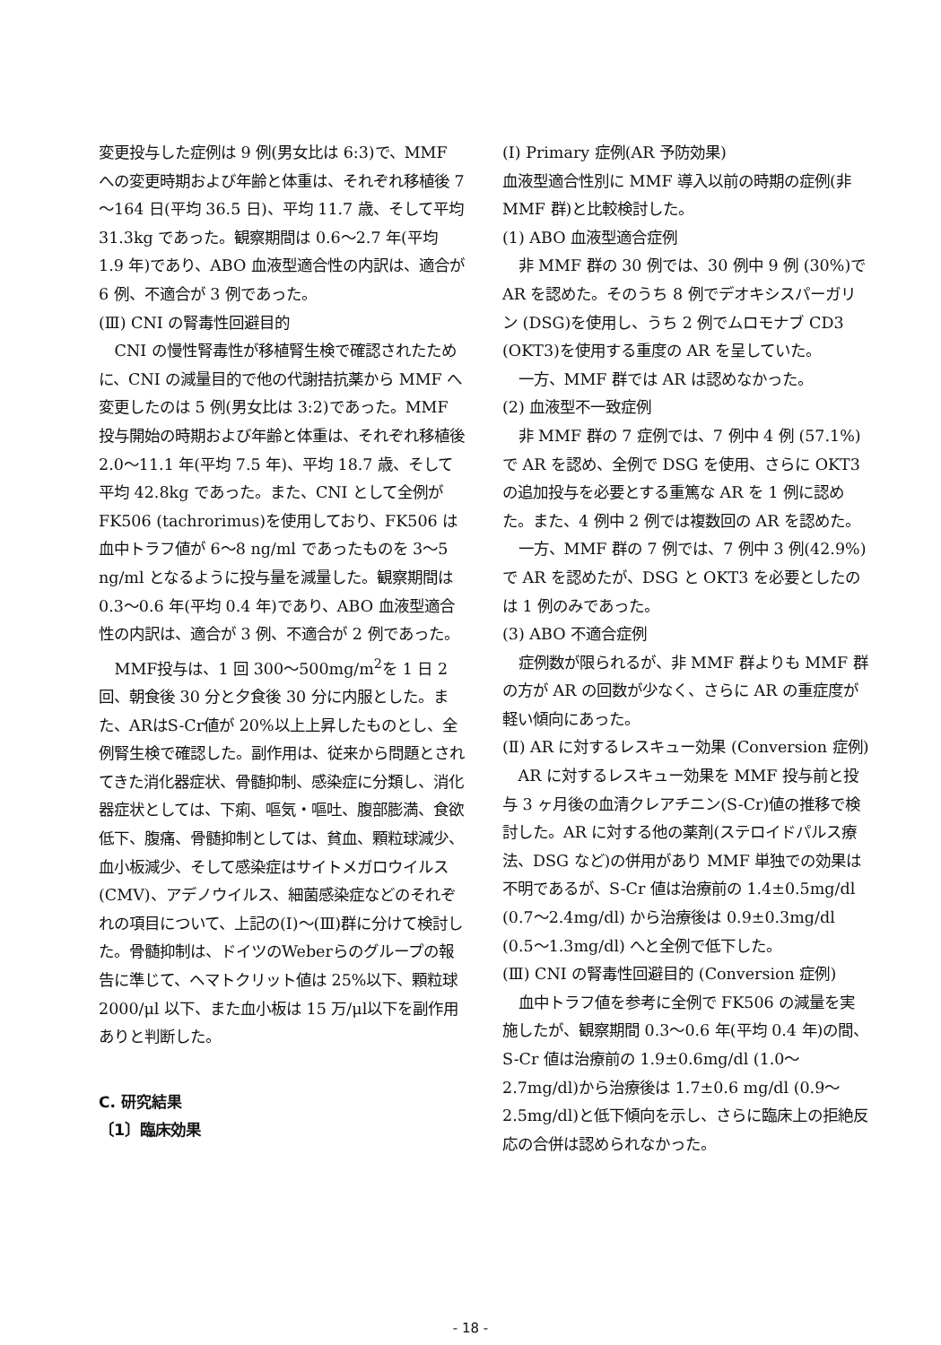変更投与した症例は 9 例(男女比は 6:3)で、MMF への変更時期および年齢と体重は、それぞれ移植後 7～164 日(平均 36.5 日)、平均 11.7 歳、そして平均 31.3kg であった。観察期間は 0.6～2.7 年(平均 1.9 年)であり、ABO 血液型適合性の内訳は、適合が 6 例、不適合が 3 例であった。
(Ⅲ) CNI の腎毒性回避目的
CNI の慢性腎毒性が移植腎生検で確認されたために、CNI の減量目的で他の代謝拮抗薬から MMF へ変更したのは 5 例(男女比は 3:2)であった。MMF 投与開始の時期および年齢と体重は、それぞれ移植後 2.0～11.1 年(平均 7.5 年)、平均 18.7 歳、そして平均 42.8kg であった。また、CNI として全例が FK506 (tachrorimus)を使用しており、FK506 は血中トラフ値が 6～8 ng/ml であったものを 3～5 ng/ml となるように投与量を減量した。観察期間は 0.3～0.6 年(平均 0.4 年)であり、ABO 血液型適合性の内訳は、適合が 3 例、不適合が 2 例であった。
MMF投与は、1 回 300～500mg/m<sup>2</sup>を 1 日 2 回、朝食後 30 分と夕食後 30 分に内服とした。また、ARはS-Cr値が 20%以上上昇したものとし、全例腎生検で確認した。副作用は、従来から問題とされてきた消化器症状、骨髄抑制、感染症に分類し、消化器症状としては、下痢、嘔気・嘔吐、腹部膨満、食欲低下、腹痛、骨髄抑制としては、貧血、顆粒球減少、血小板減少、そして感染症はサイトメガロウイルス(CMV)、アデノウイルス、細菌感染症などのそれぞれの項目について、上記の(Ⅰ)～(Ⅲ)群に分けて検討した。骨髄抑制は、ドイツのWeberらのグループの報告に準じて、ヘマトクリット値は 25%以下、顆粒球 2000/μl 以下、また血小板は 15 万/μl以下を副作用ありと判断した。
C. 研究結果
〔1〕臨床効果
(Ⅰ) Primary 症例(AR 予防効果)
血液型適合性別に MMF 導入以前の時期の症例(非 MMF 群)と比較検討した。
(1) ABO 血液型適合症例
非 MMF 群の 30 例では、30 例中 9 例 (30%)で AR を認めた。そのうち 8 例でデオキシスパーガリン (DSG)を使用し、うち 2 例でムロモナブ CD3 (OKT3)を使用する重度の AR を呈していた。
一方、MMF 群では AR は認めなかった。
(2) 血液型不一致症例
非 MMF 群の 7 症例では、7 例中 4 例 (57.1%)で AR を認め、全例で DSG を使用、さらに OKT3 の追加投与を必要とする重篤な AR を 1 例に認めた。また、4 例中 2 例では複数回の AR を認めた。
一方、MMF 群の 7 例では、7 例中 3 例(42.9%)で AR を認めたが、DSG と OKT3 を必要としたのは 1 例のみであった。
(3) ABO 不適合症例
症例数が限られるが、非 MMF 群よりも MMF 群の方が AR の回数が少なく、さらに AR の重症度が軽い傾向にあった。
(Ⅱ) AR に対するレスキュー効果 (Conversion 症例)
AR に対するレスキュー効果を MMF 投与前と投与 3 ヶ月後の血清クレアチニン(S-Cr)値の推移で検討した。AR に対する他の薬剤(ステロイドパルス療法、DSG など)の併用があり MMF 単独での効果は不明であるが、S-Cr 値は治療前の 1.4±0.5mg/dl (0.7～2.4mg/dl) から治療後は 0.9±0.3mg/dl (0.5～1.3mg/dl) へと全例で低下した。
(Ⅲ) CNI の腎毒性回避目的 (Conversion 症例)
血中トラフ値を参考に全例で FK506 の減量を実施したが、観察期間 0.3～0.6 年(平均 0.4 年)の間、S-Cr 値は治療前の 1.9±0.6mg/dl (1.0～2.7mg/dl)から治療後は 1.7±0.6 mg/dl (0.9～2.5mg/dl)と低下傾向を示し、さらに臨床上の拒絶反応の合併は認められなかった。
- 18 -